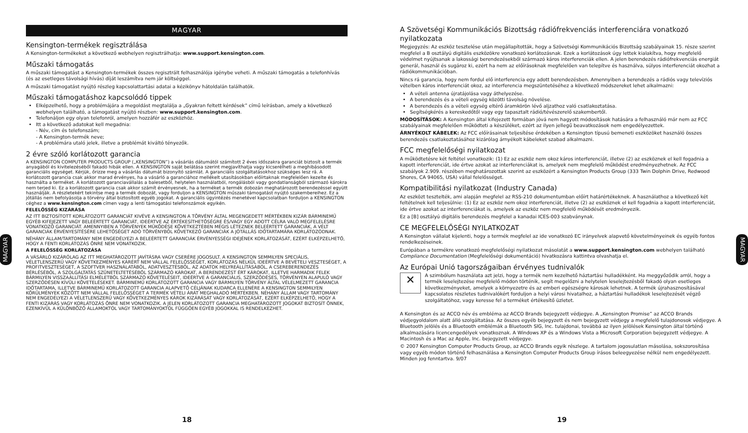MAGYAR
MAGYAR
MAGYAR
Kensington-termékek regisztrálása
A Kensington-termékeket a következő webhelyen regisztrálhatja: www.support.kensington.com.
Műszaki támogatás
A műszaki támogatást a Kensington-termékek összes regisztrált felhasználója igénybe veheti. A műszaki támogatás a telefonhívás (és az esetleges távolsági hívás) díját leszámítva nem jár költséggel.
A műszaki támogatást nyújtó részleg kapcsolattartási adatai a kézikönyv hátoldalán találhatók.
Műszaki támogatáshoz kapcsolódó tippek
Elképzelhető, hogy a problémájára a megoldást megtalálja a „Gyakran feltett kérdések” című leírásban, amely a következő webhelyen található, a támogatást nyújtó részben: www.support.kensington.com.
Telefonáljon egy olyan telefonról, amelyen hozzáfér az eszközhöz.
Itt a következő adatokat kell megadnia:
- Név, cím és telefonszám;
- A Kensington-termék neve;
- A problémára utaló jelek, illetve a problémát kiváltó tényezők.
2 évre szóló korlátozott garancia
A KENSINGTON COMPUTER PRODUCTS GROUP („KENSINGTON”) a vásárlás dátumától számított 2 éves időszakra garanciát biztosít a termék anyagából és kivitelezéséből fakadó hibák ellen. A KENSINGTON saját belátása szerint megjavíthatja vagy kicserélheti a meghibásodott garanciális egységet. Kérjük, őrizze meg a vásárlás dátumát bizonyító számlát. A garanciális szolgáltatásokhoz szükséges lesz rá. A korlátozott garancia csak akkor marad érvényes, ha a vásárló a garanciához mellékelt utasításokban előírtaknak megfelelően kezelte és használta a terméket. A korlátozott garanciavállalás a balesetből, helytelen használatból, rongálásból vagy gondatlanságból származó károkra nem terjed ki. Ez a korlátozott garancia csak akkor számít érvényesnek, ha a terméket a termék dobozán meghatározott berendezéssel együtt használják. A részletekért tekintse meg a termék dobozát, vagy forduljon a KENSINGTON műszaki támogatást nyújtó szakembereihez. Ez a jótállás nem befolyásolja a törvény által biztosított egyéb jogokat. A garanciális ügyintézés menetével kapcsolatban forduljon a KENSINGTON céghez a www.kensington.com címen vagy a lenti támogatási telefonszámok egyikén.
FELELŐSSÉG KIZÁRÁSA
AZ ITT BIZTOSÍTOTT KORLÁTOZOTT GARANCIÁT KIVÉVE A KENSINGTON A TÖRVÉNY ÁLTAL MEGENGEDETT MÉRTÉKBEN KIZÁR BÁRMINEMŰ EGYÉB KIFEJEZETT VAGY BELEÉRTETT GARANCIÁT, IDEÉRTVE AZ ÉRTÉKESÍTHETŐSÉGRE ÉS/VAGY EGY ADOTT CÉLRA VALÓ MEGFELELÉSRE VONATKOZÓ GARANCIÁT. AMENNYIBEN A TÖRVÉNYEK MŰKÖDÉSE KÖVETKEZTÉBEN MÉGIS LÉTEZNEK BELEÉRTETT GARANCIÁK, A VÉLT GARANCIÁK ÉRVÉNYESÍTÉSÉRE LEHETŐSÉGET ADÓ TÖRVÉNYBŐL KÖVETKEZŐ GARANCIÁK A JÓTÁLLÁS IDŐTARTAMÁRA KORLÁTOZÓDNAK.
NÉHÁNY ÁLLAM/TARTOMÁNY NEM ENGEDÉLYEZI A BELEÉRTETT GARANCIÁK ÉRVÉNYESSÉGI IDEJÉNEK KORLÁTOZÁSÁT, EZÉRT ELKÉPZELHETŐ, HOGY A FENTI KORLÁTOZÁS ÖNRE NEM VONATKOZIK.
A FELELŐSSÉG KORLÁTOZÁSA
A VÁSÁRLÓ KIZÁRÓLAG AZ ITT MEGHATÁROZOTT JAVÍTÁSRA VAGY CSERÉRE JOGOSULT. A KENSINGTON SEMMILYEN SPECIÁLIS, VÉLETLENSZERŰ VAGY KÖVETKEZMÉNYES KÁRÉRT NEM VÁLLAL FELELŐSSÉGET, KORLÁTOZÁS NÉLKÜL IDEÉRTVE A BEVÉTELI VESZTESÉGET, A PROFITVESZTESÉGET, A SZOFTVER HASZNÁLATÁBÓL, ADATVESZTÉSBŐL, AZ ADATOK HELYREÁLLÍTÁSÁBÓL, A CSEREBERENDEZÉS BÉRLÉSÉBŐL, A SZOLGÁLTATÁS SZÜNETELTETÉSÉBŐL SZÁRMAZÓ KÁROKAT, A BERENDEZÉST ÉRT KÁROKAT, ILLETVE HARMADIK FELEK BÁRMILYEN VISSZAÁLLÍTÁSI ELMÉLETBŐL SZÁRMAZÓ KÖVETELÉSEIT, IDEÉRTVE A GARANCIÁLIS, SZERZŐDÉSES, TÖRVÉNYEN ALAPULÓ VAGY SZERZŐDÉSEN KÍVÜLI KÖVETELÉSEKET. BÁRMINEMŰ KORLÁTOZOTT GARANCIA VAGY BÁRMILYEN TÖRVÉNY ÁLTAL VÉLELMEZETT GARANCIA IDŐTARTAMA, ILLETVE BÁRMINEMŰ KORLÁTOZOTT GARANCIA ALAPVETŐ CÉLJÁNAK KUDARCA ELLENÉRE A KENSINGTON SEMMILYEN KÖRÜLMÉNYEK KÖZÖTT NEM VÁLLAL FELELŐSSÉGET A TERMÉK VÉTELI ÁRÁT MEGHALADÓ MÉRTÉKBEN. NÉHÁNY ÁLLAM VAGY TARTOMÁNY NEM ENGEDÉLYEZI A VÉLETLENSZERŰ VAGY KÖVETKEZMÉNYES KÁROK KIZÁRÁSÁT VAGY KORLÁTOZÁSÁT, EZÉRT ELKÉPZELHETŐ, HOGY A FENTI KIZÁRÁS VAGY KORLÁTOZÁS ÖNRE NEM VONATKOZIK. A JELEN KORLÁTOZOTT GARANCIA MEGHATÁROZOTT JOGOKAT BIZTOSÍT ÖNNEK, EZENKÍVÜL A KÜLÖNBÖZŐ ÁLLAMOKTÓL VAGY TARTOMÁNYOKTÓL FÜGGŐEN EGYÉB JOGOKKAL IS RENDELKEZHET.
A Szövetségi Kommunikációs Bizottság rádiófrekvenciás interferenciára vonatkozó nyilatkozata
Megjegyzés: Az eszköz tesztelése után megállapították, hogy a Szövetségi Kommunikációs Bizottság szabályainak 15. része szerint megfelel a B osztályú digitális eszközökre vonatkozó korlátozásnak. Ezek a korlátozások úgy lettek kialakítva, hogy megfelelő védelmet nyújtsanak a lakossági berendezésekből származó káros interferenciák ellen. A jelen berendezés rádiófrekvenciás energiát generál, használ és sugároz ki, ezért ha nem az előírásoknak megfelelően van telepítve és használva, súlyos interferenciát okozhat a rádiókommunikációban.
Nincs rá garancia, hogy nem fordul elő interferencia egy adott berendezésben. Amennyiben a berendezés a rádiós vagy televíziós vételben káros interferenciát okoz, az interferencia megszüntetéséhez a következő módszereket lehet alkalmazni:
A vételi antenna újratájolása vagy áthelyezése.
A berendezés és a vételi egység közötti távolság növelése.
A berendezés és a vételi egység eltérő áramkörön lévő aljzathoz való csatlakoztatása.
Segítségkérés a kereskedőtől vagy egy tapasztalt rádió/tévészerelő szakembertől.
MÓDOSÍTÁSOK: A Kensington által kifejezett formában jóvá nem hagyott módosítások hatására a felhasználó már nem az FCC szabályainak megfelelően működteti a készüléket, ezért az ilyen jellegű beavatkozások nem engedélyezettek.
ÁRNYÉKOLT KÁBELEK: Az FCC előírásainak teljesítése érdekében a Kensington típusú bemeneti eszközöket használó összes berendezés csatlakoztatásához kizárólag árnyékolt kábeleket szabad alkalmazni.
FCC megfelelőségi nyilatkozat
A működtetésre két feltétel vonatkozik: (1) Ez az eszköz nem okoz káros interferenciát, illetve (2) az eszköznek el kell fogadnia a kapott interferenciát, ide értve azokat az interferenciákat is, amelyek nem megfelelő működést eredményezhetnek. Az FCC szabályok 2.909. részében meghatározottak szerint az eszközért a Kensington Products Group (333 Twin Dolphin Drive, Redwood Shores, CA 94065, USA) vállal felelősséget.
Kompatibilitási nyilatkozat (Industry Canada)
Az eszközt tesztelték, ami alapján megfelel az RSS-210 dokumentumban előírt határértékeknek. A használathoz a következő két feltételnek kell teljesülnie: (1) Ez az eszköz nem okoz interferenciát, illetve (2) az eszköznek el kell fogadnia a kapott interferenciát, ide értve azokat az interferenciákat is, amelyek az eszköz nem megfelelő működését eredményezik.
Ez a [B] osztályú digitális berendezés megfelel a kanadai ICES-003 szabványnak.
CE MEGFELELŐSÉGI NYILATKOZAT
A Kensington vállalat kijelenti, hogy a termék megfelel az ide vonatkozó EC irányelvek alapvető követelményeinek és egyéb fontos rendelkezéseinek.
Európában a termékre vonatkozó megfelelőségi nyilatkozat másolatát a www.support.kensington.com webhelyen található Compliance Documentation (Megfelelőségi dokumentáció) hivatkozásra kattintva olvashatja el.
Az Európai Unió tagországaiban érvényes tudnivalók
✕
A szimbólum használata azt jelzi, hogy a termék nem kezelhető háztartási hulladékként. Ha meggyőződik arról, hogy a termék leselejtezése megfelelő módon történik, segít megelőzni a helytelen leselejtezésből fakadó olyan esetleges következményeket, amelyek a környezetre és az emberi egészségre károsak lehetnek. A termék újrahasznosításával kapcsolatos részletes tudnivalókért forduljon a helyi városi hivatalhoz, a háztartási hulladékok leselejtezését végző szolgáltatóhoz, vagy keresse fel a terméket értékesítő üzletet.
A Kensington és az ACCO név és embléma az ACCO Brands bejegyzett védjegye. A „Kensington Promise” az ACCO Brands védjegyoldalom alatt álló szolgáltatása. Az összes egyéb bejegyzett és nem bejegyzett védjegy a megfelelő tulajdonosok védjegye. A Bluetooth jelölés és a Bluetooth emblémák a Bluetooth SIG, Inc. tulajdonai, továbbá az ilyen jelölések Kensington által történő alkalmazására licencengedélyek vonatkoznak. A Windows XP és a Windows Vista a Microsoft Corporation bejegyzett védjegye. A Macintosh és a Mac az Apple, Inc. bejegyzett védjegye.
© 2007 Kensington Computer Products Group, az ACCO Brands egyik részlege. A tartalom jogosulatlan másolása, sokszorosítása vagy egyéb módon történő felhasználása a Kensington Computer Products Group írásos beleegyezése nélkül nem engedélyezett. Minden jog fenntartva. 9/07
18 19